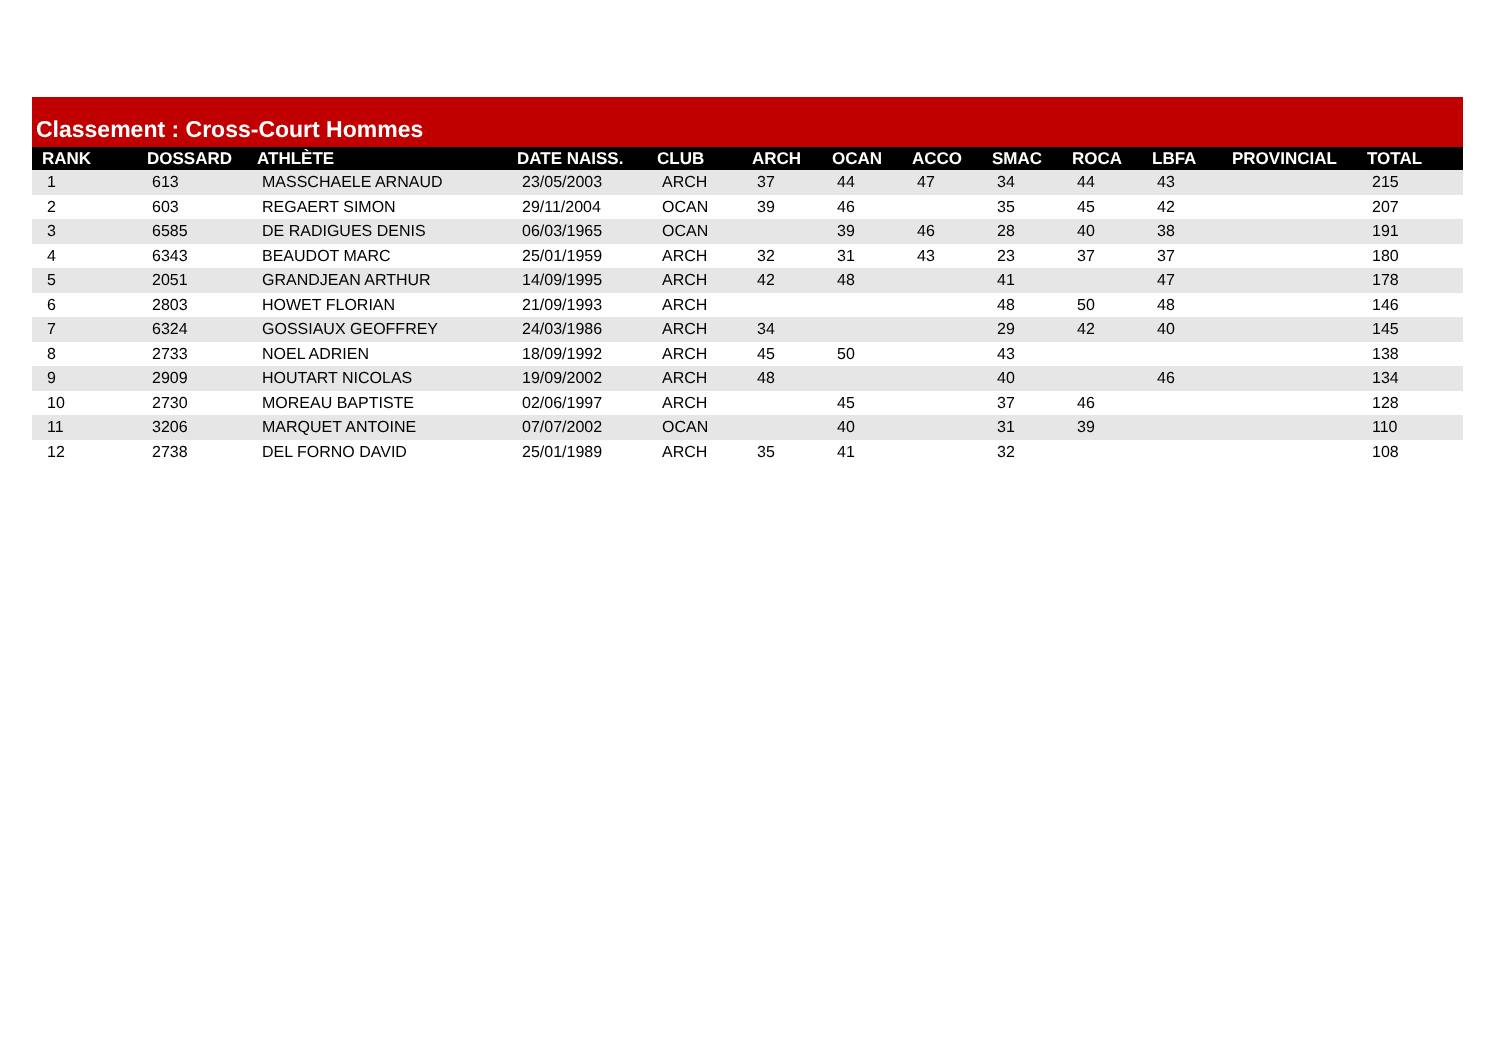Classement : Cross-Court Hommes
| RANK | DOSSARD | ATHLÈTE | DATE NAISS. | CLUB | ARCH | OCAN | ACCO | SMAC | ROCA | LBFA | PROVINCIAL | TOTAL |
| --- | --- | --- | --- | --- | --- | --- | --- | --- | --- | --- | --- | --- |
| 1 | 613 | MASSCHAELE ARNAUD | 23/05/2003 | ARCH | 37 | 44 | 47 | 34 | 44 | 43 | | 215 |
| 2 | 603 | REGAERT SIMON | 29/11/2004 | OCAN | 39 | 46 | | 35 | 45 | 42 | | 207 |
| 3 | 6585 | DE RADIGUES DENIS | 06/03/1965 | OCAN | | 39 | 46 | 28 | 40 | 38 | | 191 |
| 4 | 6343 | BEAUDOT MARC | 25/01/1959 | ARCH | 32 | 31 | 43 | 23 | 37 | 37 | | 180 |
| 5 | 2051 | GRANDJEAN ARTHUR | 14/09/1995 | ARCH | 42 | 48 | | 41 | | 47 | | 178 |
| 6 | 2803 | HOWET FLORIAN | 21/09/1993 | ARCH | | | | 48 | 50 | 48 | | 146 |
| 7 | 6324 | GOSSIAUX GEOFFREY | 24/03/1986 | ARCH | 34 | | | 29 | 42 | 40 | | 145 |
| 8 | 2733 | NOEL ADRIEN | 18/09/1992 | ARCH | 45 | 50 | | 43 | | | | 138 |
| 9 | 2909 | HOUTART NICOLAS | 19/09/2002 | ARCH | 48 | | | 40 | | 46 | | 134 |
| 10 | 2730 | MOREAU BAPTISTE | 02/06/1997 | ARCH | | 45 | | 37 | 46 | | | 128 |
| 11 | 3206 | MARQUET ANTOINE | 07/07/2002 | OCAN | | 40 | | 31 | 39 | | | 110 |
| 12 | 2738 | DEL FORNO DAVID | 25/01/1989 | ARCH | 35 | 41 | | 32 | | | | 108 |